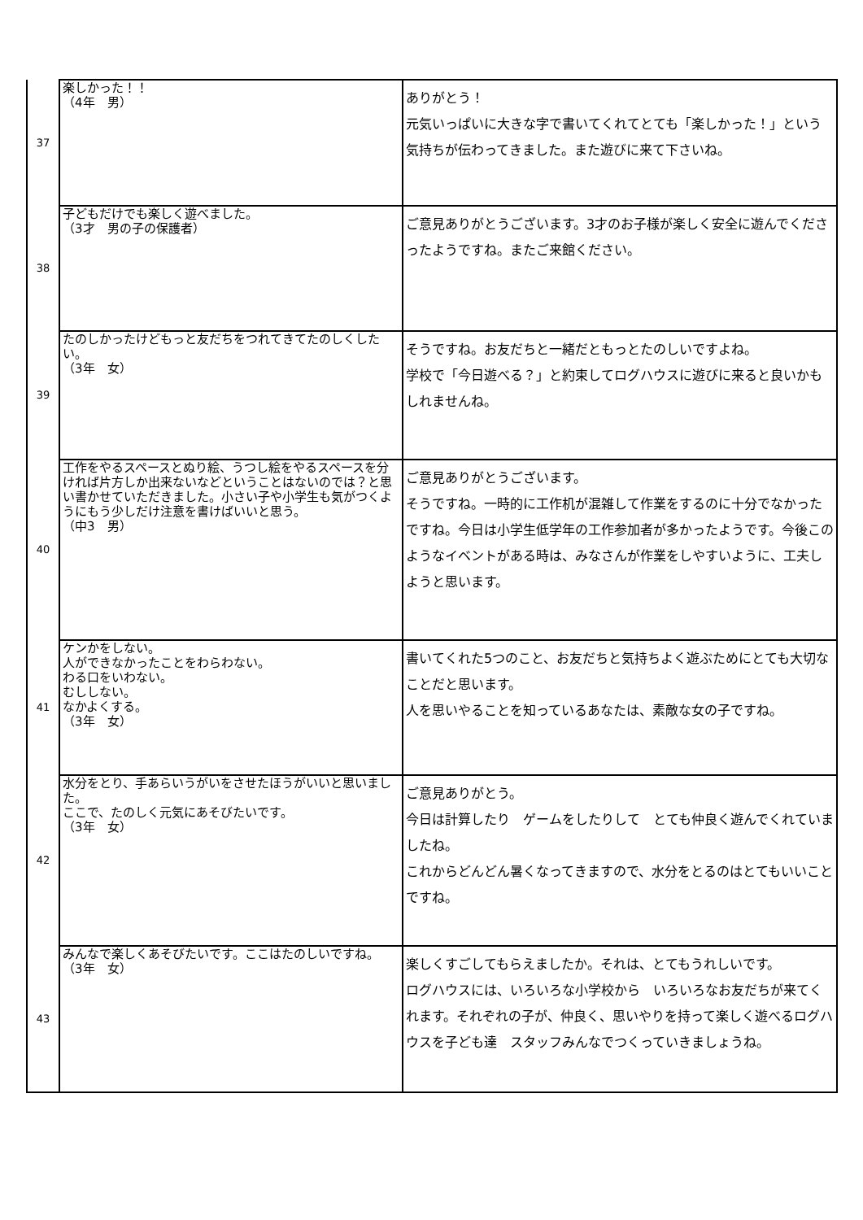| 37 | 楽しかった！！ （4年 男） | ありがとう！ 元気いっぱいに大きな字で書いてくれてとても「楽しかった！」という気持ちが伝わってきました。また遊びに来て下さいね。 |
| 38 | 子どもだけでも楽しく遊べました。 （3才 男の子の保護者） | ご意見ありがとうございます。3才のお子様が楽しく安全に遊んでくださったようですね。またご来館ください。 |
| 39 | たのしかったけどもっと友だちをつれてきてたのしくしたい。 （3年 女） | そうですね。お友だちと一緒だともっとたのしいですよね。 学校で「今日遊べる？」と約束してログハウスに遊びに来ると良いかもしれませんね。 |
| 40 | 工作をやるスペースとぬり絵、うつし絵をやるスペースを分ければ片方しか出来ないなどということはないのでは？と思い書かせていただきました。小さい子や小学生も気がつくようにもう少しだけ注意を書けばいいと思う。 （中3 男） | ご意見ありがとうございます。 そうですね。一時的に工作机が混雑して作業をするのに十分でなかったですね。今日は小学生低学年の工作参加者が多かったようです。今後このようなイベントがある時は、みなさんが作業をしやすいように、工夫しようと思います。 |
| 41 | ケンかをしない。 人ができなかったことをわらわない。 わる口をいわない。 むししない。 なかよくする。 （3年 女） | 書いてくれた5つのこと、お友だちと気持ちよく遊ぶためにとても大切なことだと思います。 人を思いやることを知っているあなたは、素敵な女の子ですね。 |
| 42 | 水分をとり、手あらいうがいをさせたほうがいいと思いました。 ここで、たのしく元気にあそびたいです。 （3年 女） | ご意見ありがとう。 今日は計算したり ゲームをしたりして とても仲良く遊んでくれていましたね。 これからどんどん暑くなってきますので、水分をとるのはとてもいいことですね。 |
| 43 | みんなで楽しくあそびたいです。ここはたのしいですね。 （3年 女） | 楽しくすごしてもらえましたか。それは、とてもうれしいです。 ログハウスには、いろいろな小学校から いろいろなお友だちが来てくれます。それぞれの子が、仲良く、思いやりを持って楽しく遊べるログハウスを子ども達 スタッフみんなでつくっていきましょうね。 |